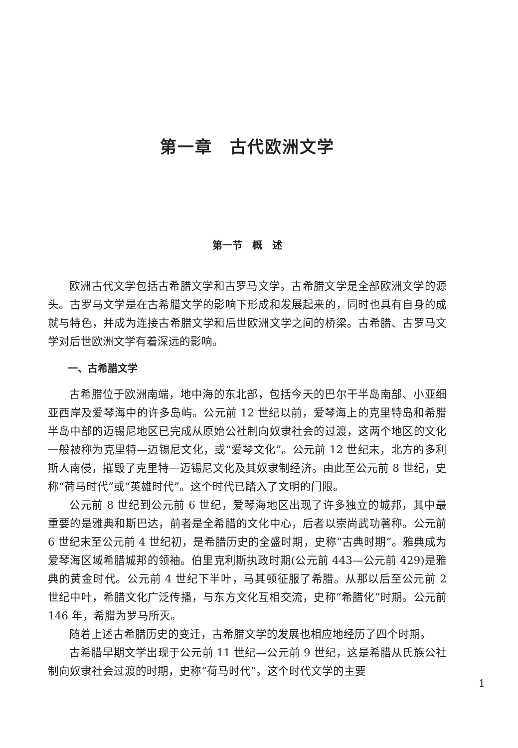第一章　古代欧洲文学
第一节　概　述
欧洲古代文学包括古希腊文学和古罗马文学。古希腊文学是全部欧洲文学的源头。古罗马文学是在古希腊文学的影响下形成和发展起来的，同时也具有自身的成就与特色，并成为连接古希腊文学和后世欧洲文学之间的桥梁。古希腊、古罗马文学对后世欧洲文学有着深远的影响。
一、古希腊文学
古希腊位于欧洲南端，地中海的东北部，包括今天的巴尔干半岛南部、小亚细亚西岸及爱琴海中的许多岛屿。公元前 12 世纪以前，爱琴海上的克里特岛和希腊半岛中部的迈锡尼地区已完成从原始公社制向奴隶社会的过渡，这两个地区的文化一般被称为克里特—迈锡尼文化，或“爱琴文化”。公元前 12 世纪末，北方的多利斯人南侵，摧毁了克里特—迈锡尼文化及其奴隶制经济。由此至公元前 8 世纪，史称“荷马时代”或“英雄时代”。这个时代已踏入了文明的门限。
公元前 8 世纪到公元前 6 世纪，爱琴海地区出现了许多独立的城邦，其中最重要的是雅典和斯巴达，前者是全希腊的文化中心，后者以崇尚武功著称。公元前 6 世纪末至公元前 4 世纪初，是希腊历史的全盛时期，史称“古典时期”。雅典成为爱琴海区域希腊城邦的领袖。伯里克利斯执政时期(公元前 443—公元前 429)是雅典的黄金时代。公元前 4 世纪下半叶，马其顿征服了希腊。从那以后至公元前 2 世纪中叶，希腊文化广泛传播，与东方文化互相交流，史称“希腊化”时期。公元前 146 年，希腊为罗马所灭。
随着上述古希腊历史的变迁，古希腊文学的发展也相应地经历了四个时期。
古希腊早期文学出现于公元前 11 世纪—公元前 9 世纪，这是希腊从氏族公社制向奴隶社会过渡的时期，史称“荷马时代”。这个时代文学的主要
1